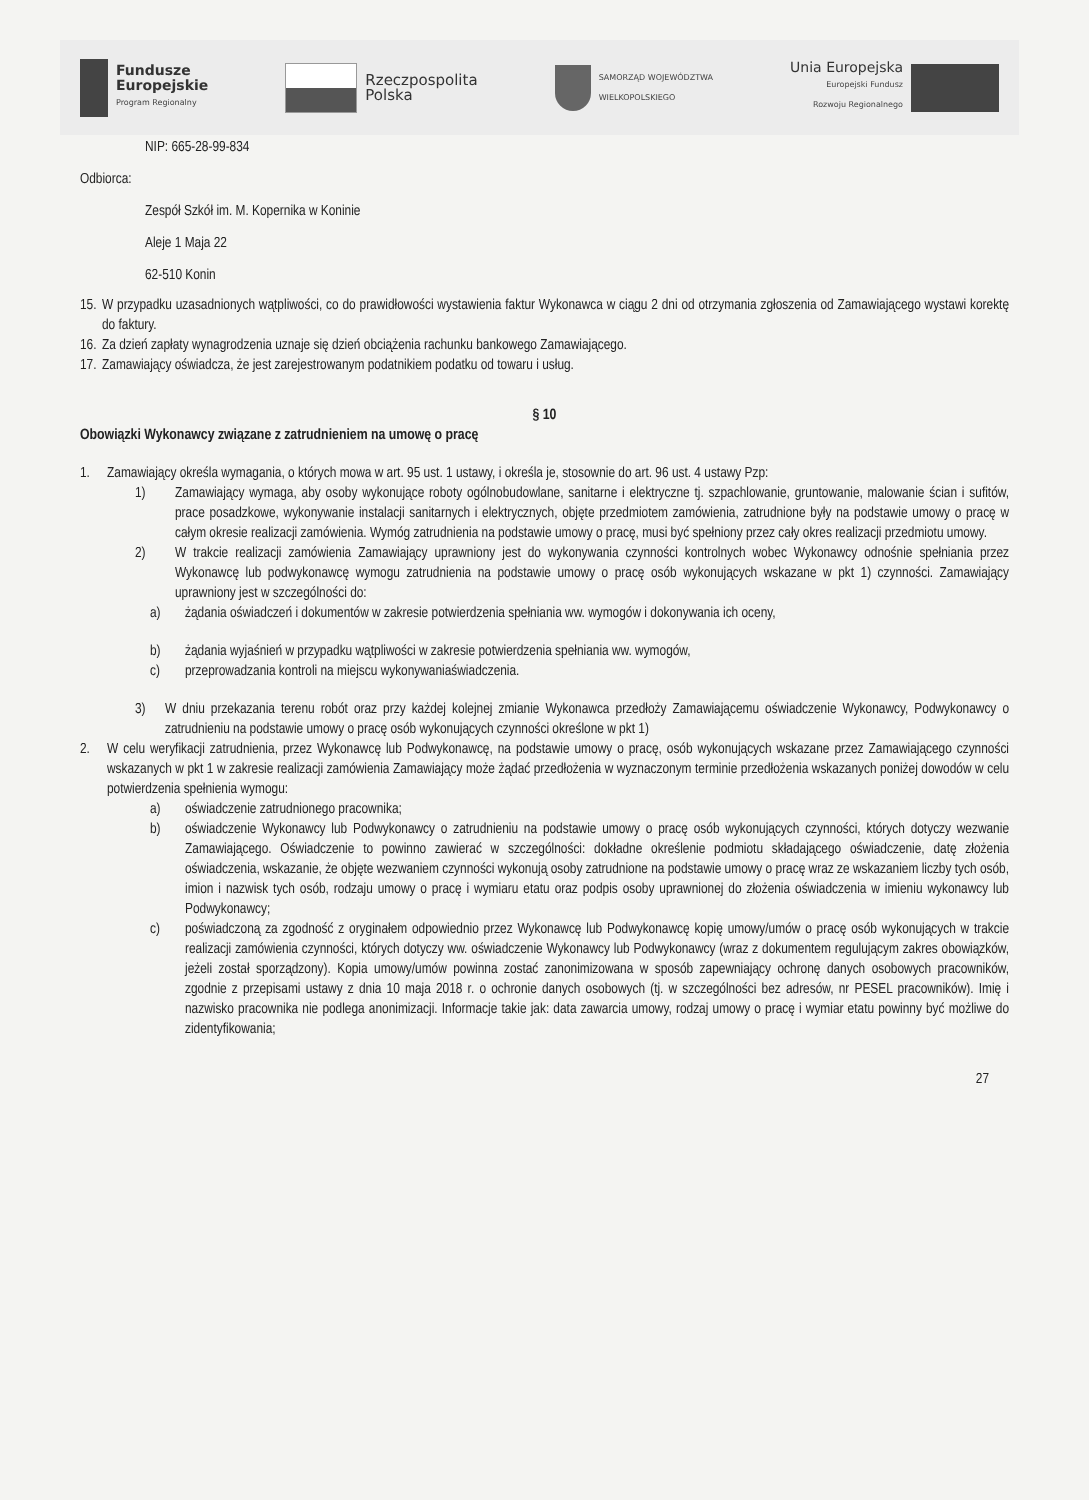Fundusze
Europejskie
Program Regionalny
Rzeczpospolita
Polska
SAMORZĄD WOJEWÓDZTWA
WIELKOPOLSKIEGO
Unia Europejska
Europejski Fundusz
Rozwoju Regionalnego
NIP: 665-28-99-834
Odbiorca:
Zespół Szkół im. M. Kopernika w Koninie
Aleje 1 Maja 22
62-510 Konin
15. W przypadku uzasadnionych wątpliwości, co do prawidłowości wystawienia faktur Wykonawca w ciągu 2 dni od otrzymania zgłoszenia od Zamawiającego wystawi korektę do faktury.
16. Za dzień zapłaty wynagrodzenia uznaje się dzień obciążenia rachunku bankowego Zamawiającego.
17. Zamawiający oświadcza, że jest zarejestrowanym podatnikiem podatku od towaru i usług.
§ 10
Obowiązki Wykonawcy związane z zatrudnieniem na umowę o pracę
1. Zamawiający określa wymagania, o których mowa w art. 95 ust. 1 ustawy, i określa je, stosownie do art. 96 ust. 4 ustawy Pzp:
1) Zamawiający wymaga, aby osoby wykonujące roboty ogólnobudowlane, sanitarne i elektryczne tj. szpachlowanie, gruntowanie, malowanie ścian i sufitów, prace posadzkowe, wykonywanie instalacji sanitarnych i elektrycznych, objęte przedmiotem zamówienia, zatrudnione były na podstawie umowy o pracę w całym okresie realizacji zamówienia. Wymóg zatrudnienia na podstawie umowy o pracę, musi być spełniony przez cały okres realizacji przedmiotu umowy.
2) W trakcie realizacji zamówienia Zamawiający uprawniony jest do wykonywania czynności kontrolnych wobec Wykonawcy odnośnie spełniania przez Wykonawcę lub podwykonawcę wymogu zatrudnienia na podstawie umowy o pracę osób wykonujących wskazane w pkt 1) czynności. Zamawiający uprawniony jest w szczególności do:
a) żądania oświadczeń i dokumentów w zakresie potwierdzenia spełniania ww. wymogów i dokonywania ich oceny,
b) żądania wyjaśnień w przypadku wątpliwości w zakresie potwierdzenia spełniania ww. wymogów,
c) przeprowadzania kontroli na miejscu wykonywaniaświadczenia.
3) W dniu przekazania terenu robót oraz przy każdej kolejnej zmianie Wykonawca przedłoży Zamawiającemu oświadczenie Wykonawcy, Podwykonawcy o zatrudnieniu na podstawie umowy o pracę osób wykonujących czynności określone w pkt 1)
2. W celu weryfikacji zatrudnienia, przez Wykonawcę lub Podwykonawcę, na podstawie umowy o pracę, osób wykonujących wskazane przez Zamawiającego czynności wskazanych w pkt 1 w zakresie realizacji zamówienia Zamawiający może żądać przedłożenia w wyznaczonym terminie przedłożenia wskazanych poniżej dowodów w celu potwierdzenia spełnienia wymogu:
a) oświadczenie zatrudnionego pracownika;
b) oświadczenie Wykonawcy lub Podwykonawcy o zatrudnieniu na podstawie umowy o pracę osób wykonujących czynności, których dotyczy wezwanie Zamawiającego. Oświadczenie to powinno zawierać w szczególności: dokładne określenie podmiotu składającego oświadczenie, datę złożenia oświadczenia, wskazanie, że objęte wezwaniem czynności wykonują osoby zatrudnione na podstawie umowy o pracę wraz ze wskazaniem liczby tych osób, imion i nazwisk tych osób, rodzaju umowy o pracę i wymiaru etatu oraz podpis osoby uprawnionej do złożenia oświadczenia w imieniu wykonawcy lub Podwykonawcy;
c) poświadczoną za zgodność z oryginałem odpowiednio przez Wykonawcę lub Podwykonawcę kopię umowy/umów o pracę osób wykonujących w trakcie realizacji zamówienia czynności, których dotyczy ww. oświadczenie Wykonawcy lub Podwykonawcy (wraz z dokumentem regulującym zakres obowiązków, jeżeli został sporządzony). Kopia umowy/umów powinna zostać zanonimizowana w sposób zapewniający ochronę danych osobowych pracowników, zgodnie z przepisami ustawy z dnia 10 maja 2018 r. o ochronie danych osobowych (tj. w szczególności bez adresów, nr PESEL pracowników). Imię i nazwisko pracownika nie podlega anonimizacji. Informacje takie jak: data zawarcia umowy, rodzaj umowy o pracę i wymiar etatu powinny być możliwe do zidentyfikowania;
27